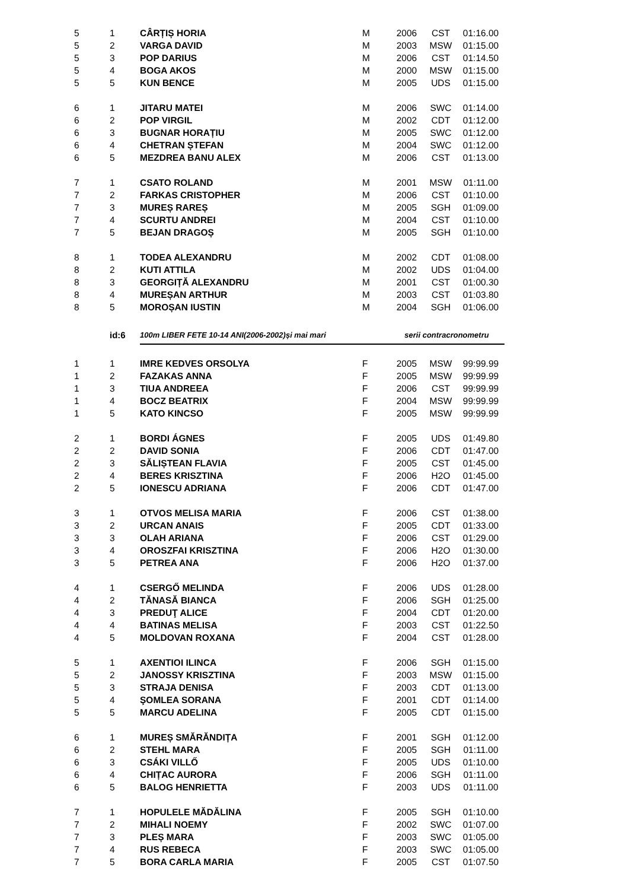| 5 | 1 | CÂRȚIȘ HORIA | M | 2006 | CST | 01:16.00 |
| 5 | 2 | VARGA DAVID | M | 2003 | MSW | 01:15.00 |
| 5 | 3 | POP DARIUS | M | 2006 | CST | 01:14.50 |
| 5 | 4 | BOGA AKOS | M | 2000 | MSW | 01:15.00 |
| 5 | 5 | KUN BENCE | M | 2005 | UDS | 01:15.00 |
| 6 | 1 | JITARU MATEI | M | 2006 | SWC | 01:14.00 |
| 6 | 2 | POP VIRGIL | M | 2002 | CDT | 01:12.00 |
| 6 | 3 | BUGNAR HORAȚIU | M | 2005 | SWC | 01:12.00 |
| 6 | 4 | CHETRAN ȘTEFAN | M | 2004 | SWC | 01:12.00 |
| 6 | 5 | MEZDREA BANU ALEX | M | 2006 | CST | 01:13.00 |
| 7 | 1 | CSATO ROLAND | M | 2001 | MSW | 01:11.00 |
| 7 | 2 | FARKAS CRISTOPHER | M | 2006 | CST | 01:10.00 |
| 7 | 3 | MUREȘ RAREȘ | M | 2005 | SGH | 01:09.00 |
| 7 | 4 | SCURTU ANDREI | M | 2004 | CST | 01:10.00 |
| 7 | 5 | BEJAN DRAGOȘ | M | 2005 | SGH | 01:10.00 |
| 8 | 1 | TODEA ALEXANDRU | M | 2002 | CDT | 01:08.00 |
| 8 | 2 | KUTI ATTILA | M | 2002 | UDS | 01:04.00 |
| 8 | 3 | GEORGIȚĂ ALEXANDRU | M | 2001 | CST | 01:00.30 |
| 8 | 4 | MUREȘAN ARTHUR | M | 2003 | CST | 01:03.80 |
| 8 | 5 | MOROȘAN IUSTIN | M | 2004 | SGH | 01:06.00 |
| | id:6 | 100m LIBER FETE 10-14 ANI(2006-2002)și mai mari | | serii contracronometru | | |
| 1 | 1 | IMRE KEDVES ORSOLYA | F | 2005 | MSW | 99:99.99 |
| 1 | 2 | FAZAKAS ANNA | F | 2005 | MSW | 99:99.99 |
| 1 | 3 | TIUA ANDREEA | F | 2006 | CST | 99:99.99 |
| 1 | 4 | BOCZ BEATRIX | F | 2004 | MSW | 99:99.99 |
| 1 | 5 | KATO KINCSO | F | 2005 | MSW | 99:99.99 |
| 2 | 1 | BORDI ÁGNES | F | 2005 | UDS | 01:49.80 |
| 2 | 2 | DAVID SONIA | F | 2006 | CDT | 01:47.00 |
| 2 | 3 | SĂLIȘTEAN FLAVIA | F | 2005 | CST | 01:45.00 |
| 2 | 4 | BERES KRISZTINA | F | 2006 | H2O | 01:45.00 |
| 2 | 5 | IONESCU ADRIANA | F | 2006 | CDT | 01:47.00 |
| 3 | 1 | OTVOS MELISA MARIA | F | 2006 | CST | 01:38.00 |
| 3 | 2 | URCAN ANAIS | F | 2005 | CDT | 01:33.00 |
| 3 | 3 | OLAH ARIANA | F | 2006 | CST | 01:29.00 |
| 3 | 4 | OROSZFAI KRISZTINA | F | 2006 | H2O | 01:30.00 |
| 3 | 5 | PETREA ANA | F | 2006 | H2O | 01:37.00 |
| 4 | 1 | CSERGŐ MELINDA | F | 2006 | UDS | 01:28.00 |
| 4 | 2 | TĂNASĂ BIANCA | F | 2006 | SGH | 01:25.00 |
| 4 | 3 | PREDUŢ ALICE | F | 2004 | CDT | 01:20.00 |
| 4 | 4 | BATINAS MELISA | F | 2003 | CST | 01:22.50 |
| 4 | 5 | MOLDOVAN ROXANA | F | 2004 | CST | 01:28.00 |
| 5 | 1 | AXENTIOI ILINCA | F | 2006 | SGH | 01:15.00 |
| 5 | 2 | JANOSSY KRISZTINA | F | 2003 | MSW | 01:15.00 |
| 5 | 3 | STRAJA DENISA | F | 2003 | CDT | 01:13.00 |
| 5 | 4 | ŞOMLEA SORANA | F | 2001 | CDT | 01:14.00 |
| 5 | 5 | MARCU ADELINA | F | 2005 | CDT | 01:15.00 |
| 6 | 1 | MUREȘ SMĂRĂNDIȚA | F | 2001 | SGH | 01:12.00 |
| 6 | 2 | STEHL MARA | F | 2005 | SGH | 01:11.00 |
| 6 | 3 | CSÁKI VILLŐ | F | 2005 | UDS | 01:10.00 |
| 6 | 4 | CHIȚAC AURORA | F | 2006 | SGH | 01:11.00 |
| 6 | 5 | BALOG HENRIETTA | F | 2003 | UDS | 01:11.00 |
| 7 | 1 | HOPULELE MĂDĂLINA | F | 2005 | SGH | 01:10.00 |
| 7 | 2 | MIHALI NOEMY | F | 2002 | SWC | 01:07.00 |
| 7 | 3 | PLEȘ MARA | F | 2003 | SWC | 01:05.00 |
| 7 | 4 | RUS REBECA | F | 2003 | SWC | 01:05.00 |
| 7 | 5 | BORA CARLA MARIA | F | 2005 | CST | 01:07.50 |